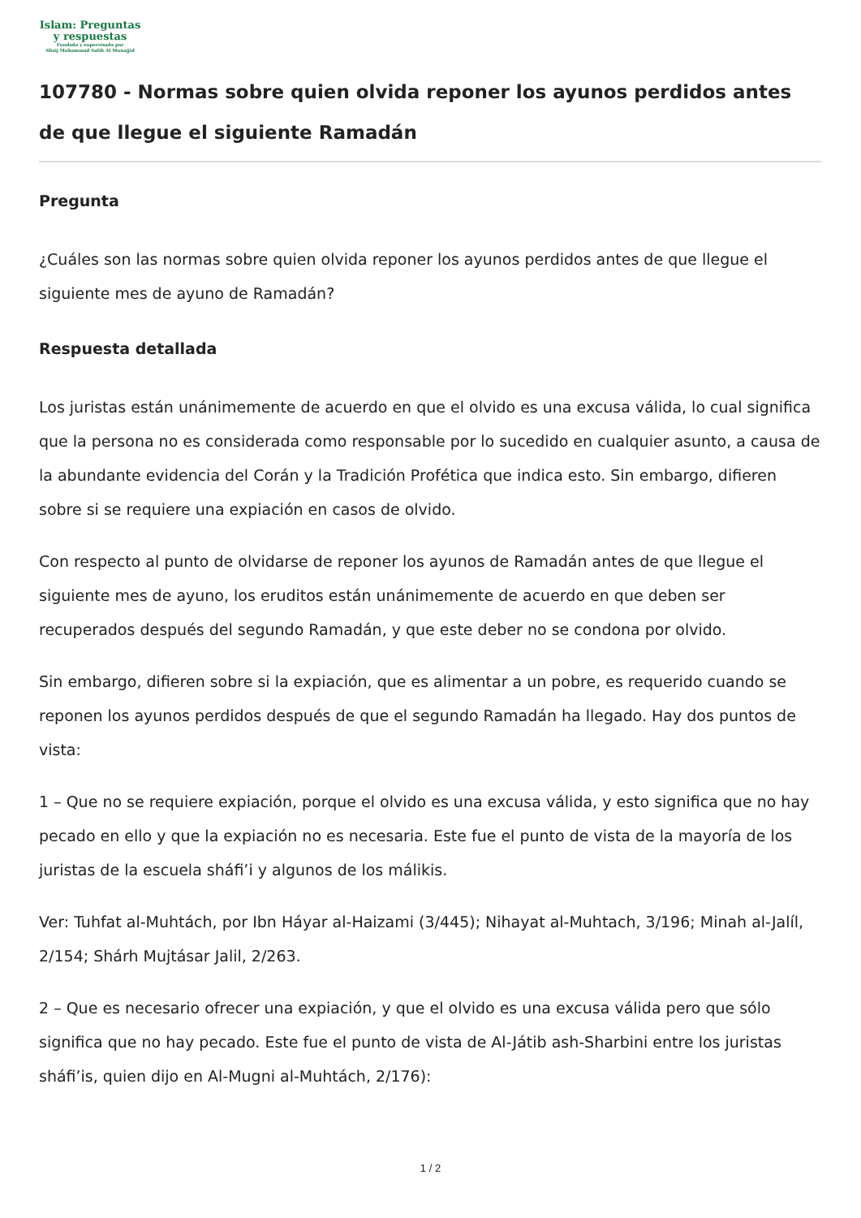Islam: Preguntas
y respuestas
Fundada y supervisada por
Shaij Muhammad Salih Al Munajjid
107780 - Normas sobre quien olvida reponer los ayunos perdidos antes de que llegue el siguiente Ramadán
Pregunta
¿Cuáles son las normas sobre quien olvida reponer los ayunos perdidos antes de que llegue el siguiente mes de ayuno de Ramadán?
Respuesta detallada
Los juristas están unánimemente de acuerdo en que el olvido es una excusa válida, lo cual significa que la persona no es considerada como responsable por lo sucedido en cualquier asunto, a causa de la abundante evidencia del Corán y la Tradición Profética que indica esto. Sin embargo, difieren sobre si se requiere una expiación en casos de olvido.
Con respecto al punto de olvidarse de reponer los ayunos de Ramadán antes de que llegue el siguiente mes de ayuno, los eruditos están unánimemente de acuerdo en que deben ser recuperados después del segundo Ramadán, y que este deber no se condona por olvido.
Sin embargo, difieren sobre si la expiación, que es alimentar a un pobre, es requerido cuando se reponen los ayunos perdidos después de que el segundo Ramadán ha llegado. Hay dos puntos de vista:
1 – Que no se requiere expiación, porque el olvido es una excusa válida, y esto significa que no hay pecado en ello y que la expiación no es necesaria. Este fue el punto de vista de la mayoría de los juristas de la escuela sháfi’i y algunos de los málikis.
Ver: Tuhfat al-Muhtách, por Ibn Háyar al-Haizami (3/445); Nihayat al-Muhtach, 3/196; Minah al-Jalíl, 2/154; Shárh Mujtásar Jalil, 2/263.
2 – Que es necesario ofrecer una expiación, y que el olvido es una excusa válida pero que sólo significa que no hay pecado. Este fue el punto de vista de Al-Játib ash-Sharbini entre los juristas sháfi’is, quien dijo en Al-Mugni al-Muhtách, 2/176):
1 / 2